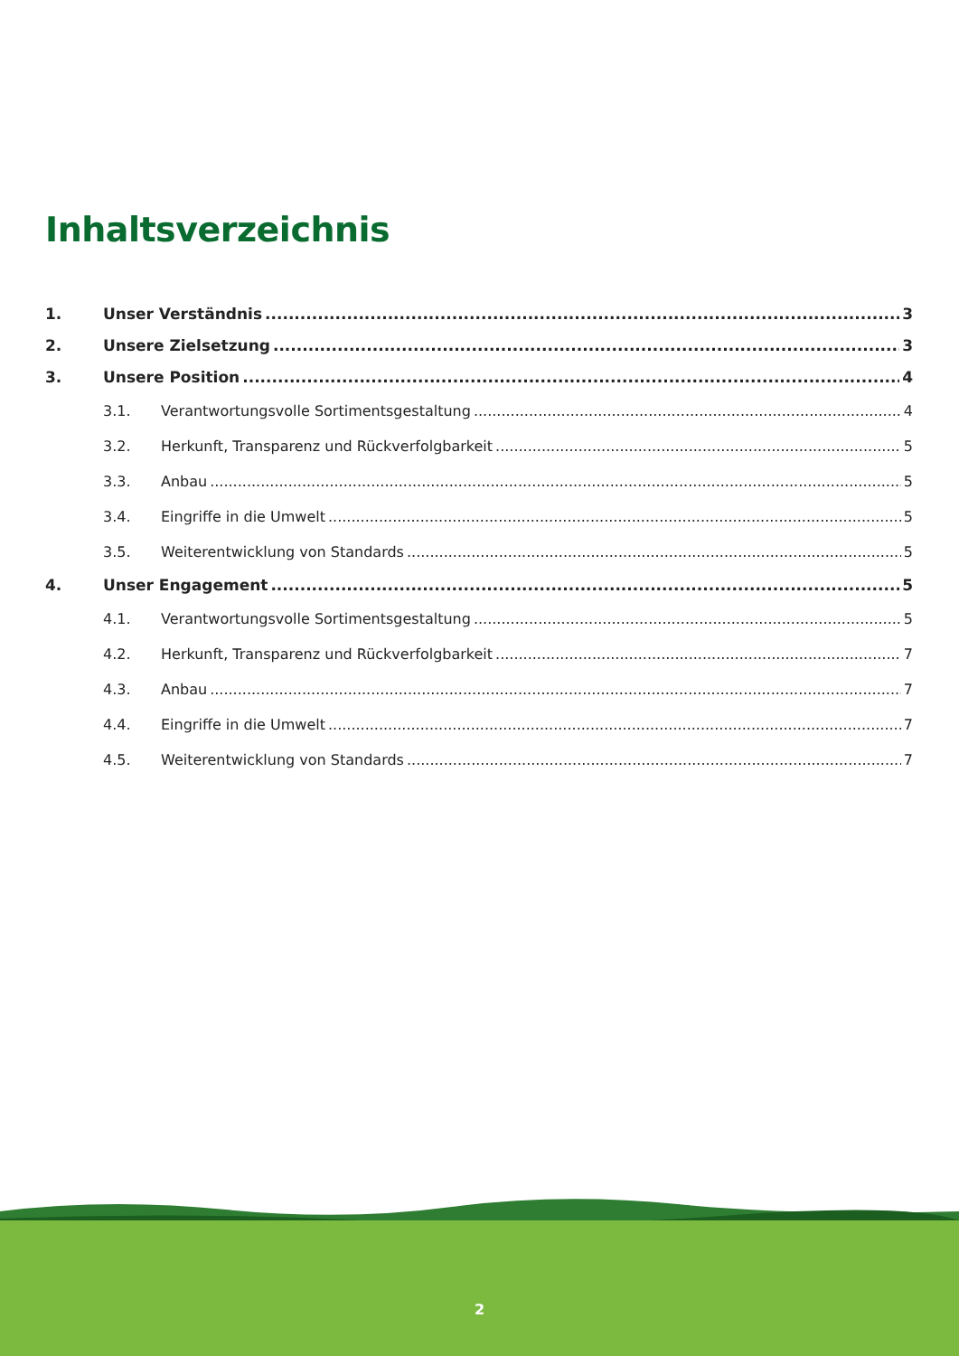Inhaltsverzeichnis
1. Unser Verständnis 3
2. Unsere Zielsetzung 3
3. Unsere Position 4
3.1. Verantwortungsvolle Sortimentsgestaltung 4
3.2. Herkunft, Transparenz und Rückverfolgbarkeit 5
3.3. Anbau 5
3.4. Eingriffe in die Umwelt 5
3.5. Weiterentwicklung von Standards 5
4. Unser Engagement 5
4.1. Verantwortungsvolle Sortimentsgestaltung 5
4.2. Herkunft, Transparenz und Rückverfolgbarkeit 7
4.3. Anbau 7
4.4. Eingriffe in die Umwelt 7
4.5. Weiterentwicklung von Standards 7
2